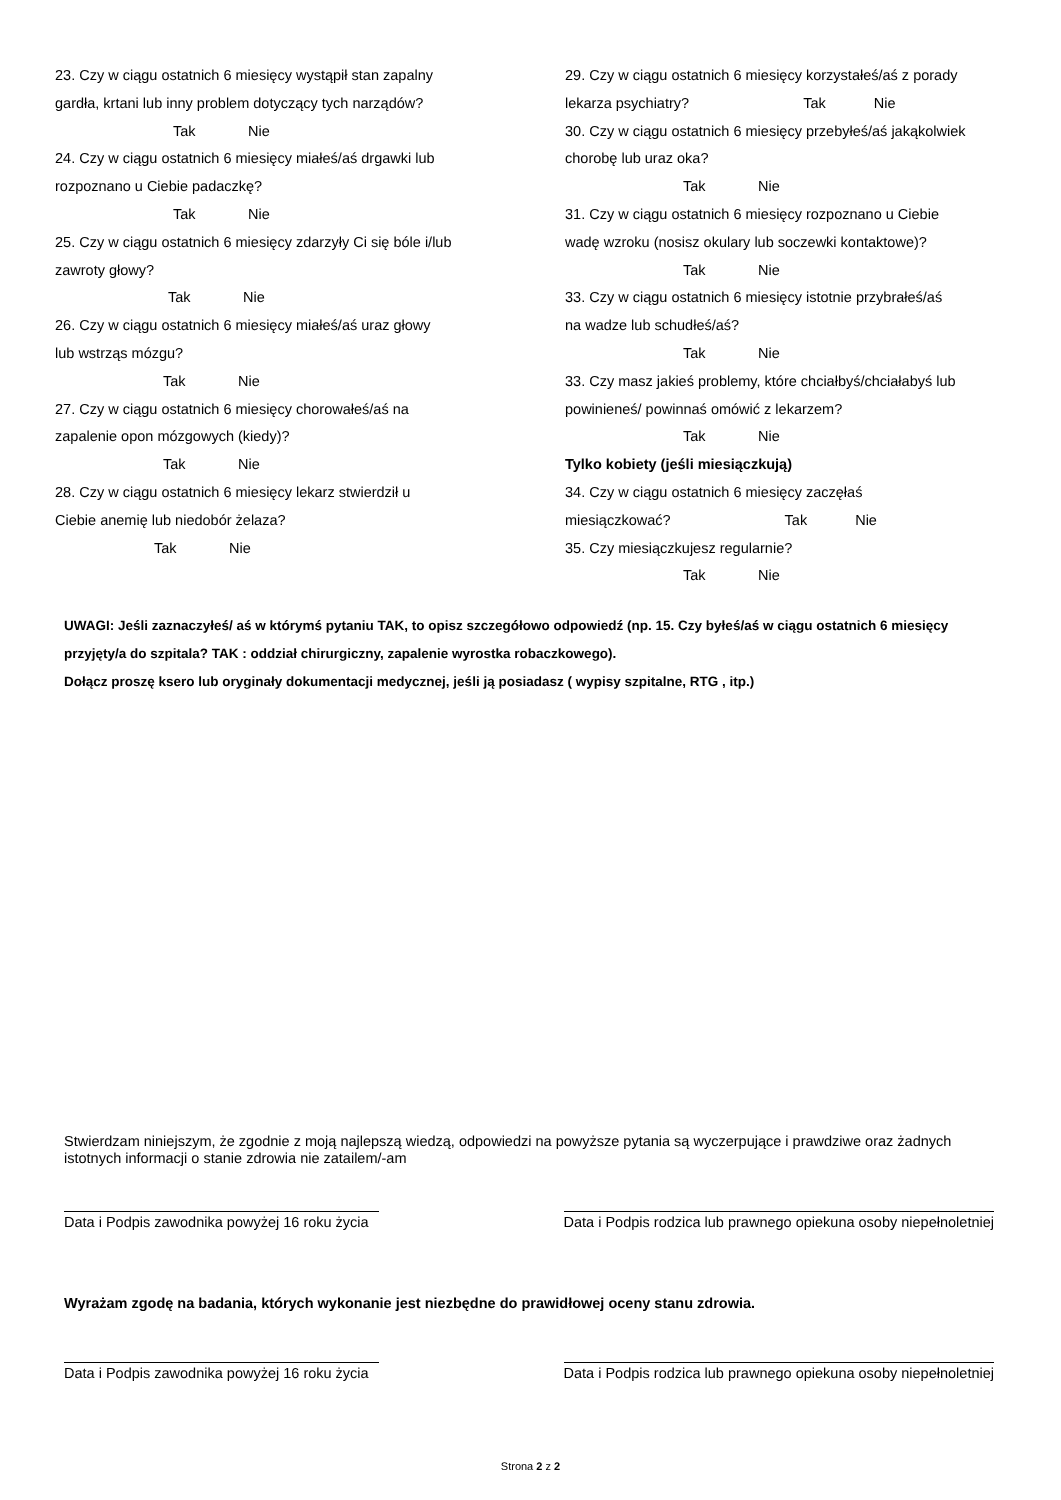23. Czy w ciągu ostatnich 6 miesięcy wystąpił stan zapalny
gardła, krtani lub inny problem dotyczący tych narządów?
Tak Nie
24. Czy w ciągu ostatnich 6 miesięcy miałeś/aś drgawki lub
rozpoznano u Ciebie padaczkę?
Tak Nie
25. Czy w ciągu ostatnich 6 miesięcy zdarzyły Ci się bóle i/lub
zawroty głowy?
Tak Nie
26. Czy w ciągu ostatnich 6 miesięcy miałeś/aś uraz głowy
lub wstrząs mózgu?
Tak Nie
27. Czy w ciągu ostatnich 6 miesięcy chorowałeś/aś na
zapalenie opon mózgowych (kiedy)?
Tak Nie
28. Czy w ciągu ostatnich 6 miesięcy lekarz stwierdził u
Ciebie anemię lub niedobór żelaza?
Tak Nie
29. Czy w ciągu ostatnich 6 miesięcy korzystałeś/aś z porady
lekarza psychiatry? Tak Nie
30. Czy w ciągu ostatnich 6 miesięcy przebyłeś/aś jakąkolwiek
chorobę lub uraz oka?
Tak Nie
31. Czy w ciągu ostatnich 6 miesięcy rozpoznano u Ciebie
wadę wzroku (nosisz okulary lub soczewki kontaktowe)?
Tak Nie
33. Czy w ciągu ostatnich 6 miesięcy istotnie przybrałeś/aś
na wadze lub schudłeś/aś?
Tak Nie
33. Czy masz jakieś problemy, które chciałbyś/chciałabyś lub
powinieneś/ powinnaś omówić z lekarzem?
Tak Nie
Tylko kobiety (jeśli miesiączkują)
34. Czy w ciągu ostatnich 6 miesięcy zaczęłaś
miesiączkować? Tak Nie
35. Czy miesiączkujesz regularnie?
Tak Nie
UWAGI: Jeśli zaznaczyłeś/ aś w którymś pytaniu TAK, to opisz szczegółowo odpowiedź (np. 15. Czy byłeś/aś w ciągu ostatnich 6 miesięcy przyjęty/a do szpitala? TAK : oddział chirurgiczny, zapalenie wyrostka robaczkowego).
Dołącz proszę ksero lub oryginały dokumentacji medycznej, jeśli ją posiadasz ( wypisy szpitalne, RTG , itp.)
Stwierdzam niniejszym, że zgodnie z moją najlepszą wiedzą, odpowiedzi na powyższe pytania są wyczerpujące i prawdziwe oraz żadnych istotnych informacji o stanie zdrowia nie zatailem/-am
Data i Podpis zawodnika powyżej 16 roku życia
Data i Podpis rodzica lub prawnego opiekuna osoby niepełnoletniej
Wyrażam zgodę na badania, których wykonanie jest niezbędne do prawidłowej oceny stanu zdrowia.
Data i Podpis zawodnika powyżej 16 roku życia
Data i Podpis rodzica lub prawnego opiekuna osoby niepełnoletniej
Strona 2 z 2